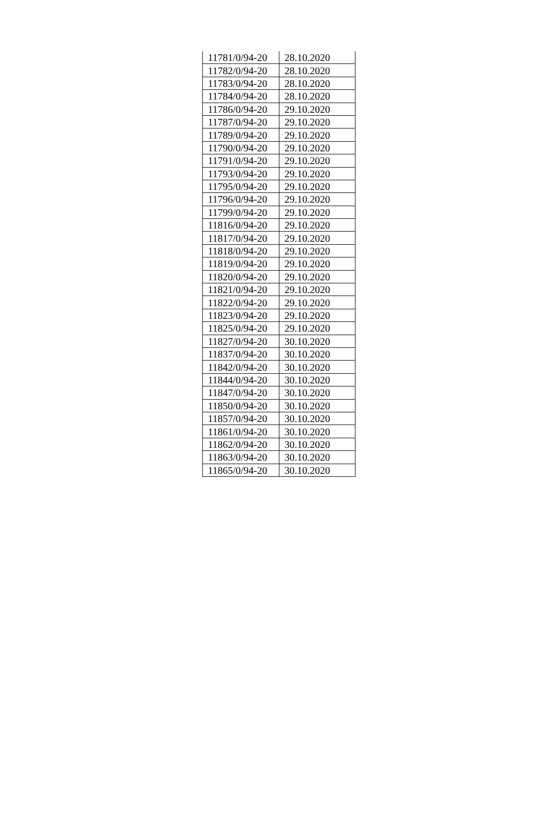| 11781/0/94-20 | 28.10.2020 |
| 11782/0/94-20 | 28.10.2020 |
| 11783/0/94-20 | 28.10.2020 |
| 11784/0/94-20 | 28.10.2020 |
| 11786/0/94-20 | 29.10.2020 |
| 11787/0/94-20 | 29.10.2020 |
| 11789/0/94-20 | 29.10.2020 |
| 11790/0/94-20 | 29.10.2020 |
| 11791/0/94-20 | 29.10.2020 |
| 11793/0/94-20 | 29.10.2020 |
| 11795/0/94-20 | 29.10.2020 |
| 11796/0/94-20 | 29.10.2020 |
| 11799/0/94-20 | 29.10.2020 |
| 11816/0/94-20 | 29.10.2020 |
| 11817/0/94-20 | 29.10.2020 |
| 11818/0/94-20 | 29.10.2020 |
| 11819/0/94-20 | 29.10.2020 |
| 11820/0/94-20 | 29.10.2020 |
| 11821/0/94-20 | 29.10.2020 |
| 11822/0/94-20 | 29.10.2020 |
| 11823/0/94-20 | 29.10.2020 |
| 11825/0/94-20 | 29.10.2020 |
| 11827/0/94-20 | 30.10.2020 |
| 11837/0/94-20 | 30.10.2020 |
| 11842/0/94-20 | 30.10.2020 |
| 11844/0/94-20 | 30.10.2020 |
| 11847/0/94-20 | 30.10.2020 |
| 11850/0/94-20 | 30.10.2020 |
| 11857/0/94-20 | 30.10.2020 |
| 11861/0/94-20 | 30.10.2020 |
| 11862/0/94-20 | 30.10.2020 |
| 11863/0/94-20 | 30.10.2020 |
| 11865/0/94-20 | 30.10.2020 |